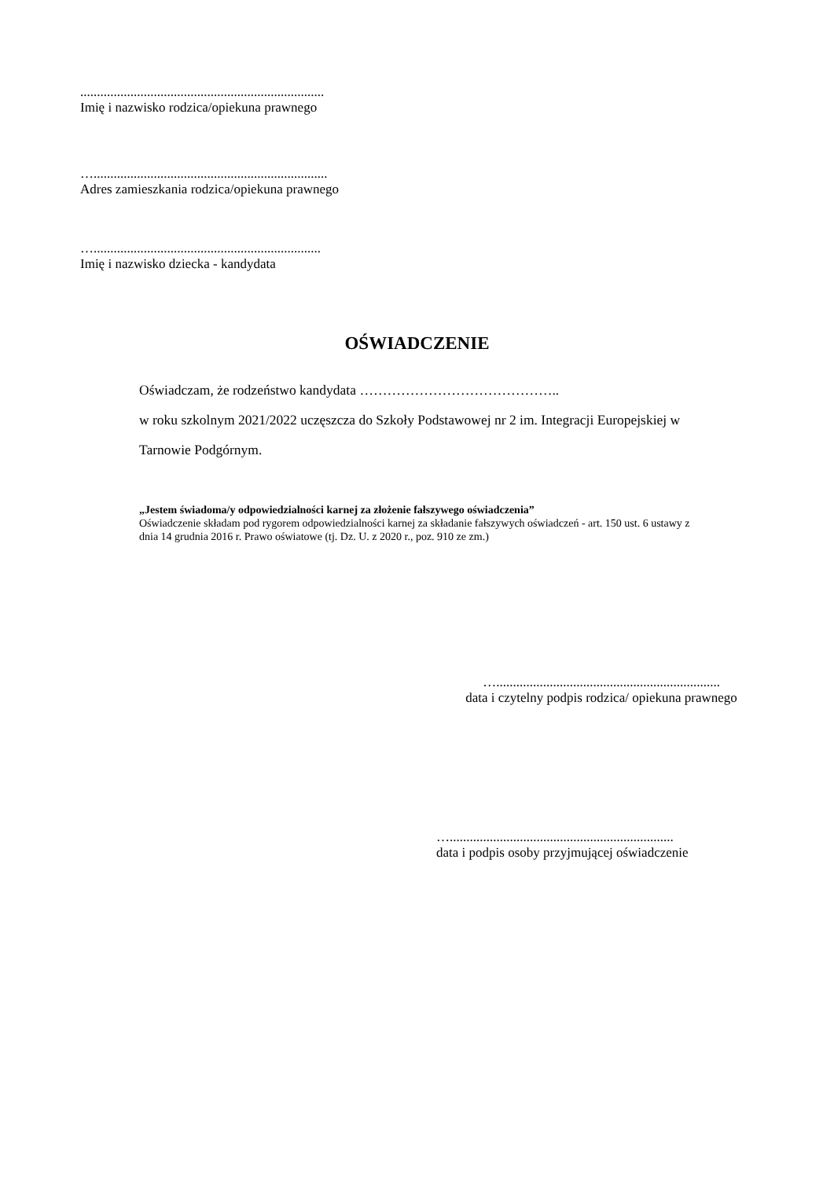.........................................................................
Imię i nazwisko rodzica/opiekuna prawnego
…......................................................................
Adres zamieszkania rodzica/opiekuna prawnego
…....................................................................
Imię i nazwisko dziecka - kandydata
OŚWIADCZENIE
Oświadczam, że rodzeństwo kandydata ……………………………………..
w roku szkolnym 2021/2022 uczęszcza do Szkoły Podstawowej nr 2 im. Integracji Europejskiej w Tarnowie Podgórnym.
„Jestem świadoma/y odpowiedzialności karnej za złożenie fałszywego oświadczenia”
Oświadczenie składam pod rygorem odpowiedzialności karnej za składanie fałszywych oświadczeń - art. 150 ust. 6 ustawy z dnia 14 grudnia 2016 r. Prawo oświatowe (tj. Dz. U. z 2020 r., poz. 910 ze zm.)
…...................................................................
data i czytelny podpis rodzica/ opiekuna prawnego
…...................................................................
data i podpis osoby przyjmującej oświadczenie